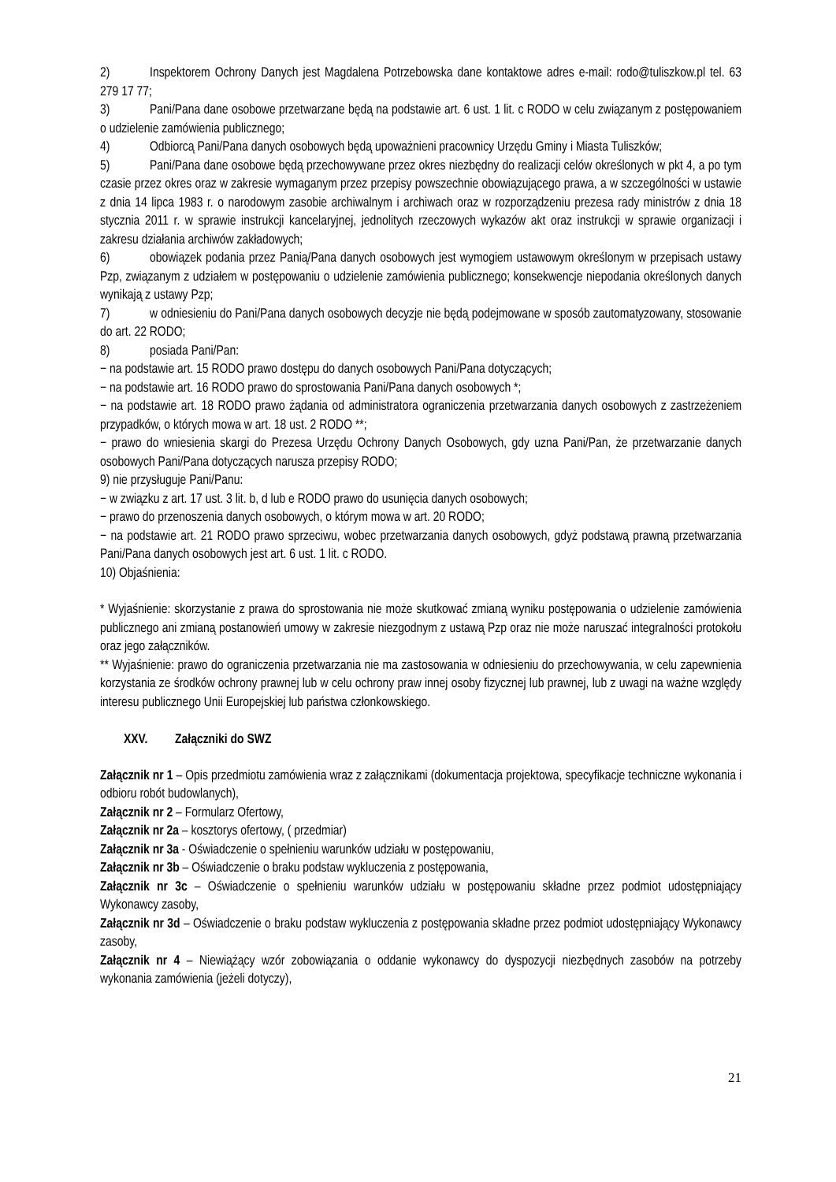2) Inspektorem Ochrony Danych jest Magdalena Potrzebowska dane kontaktowe adres e-mail: rodo@tuliszkow.pl tel. 63 279 17 77;
3) Pani/Pana dane osobowe przetwarzane będą na podstawie art. 6 ust. 1 lit. c RODO w celu związanym z postępowaniem o udzielenie zamówienia publicznego;
4) Odbiorcą Pani/Pana danych osobowych będą upoważnieni pracownicy Urzędu Gminy i Miasta Tuliszków;
5) Pani/Pana dane osobowe będą przechowywane przez okres niezbędny do realizacji celów określonych w pkt 4, a po tym czasie przez okres oraz w zakresie wymaganym przez przepisy powszechnie obowiązującego prawa, a w szczególności w ustawie z dnia 14 lipca 1983 r. o narodowym zasobie archiwalnym i archiwach oraz w rozporządzeniu prezesa rady ministrów z dnia 18 stycznia 2011 r. w sprawie instrukcji kancelaryjnej, jednolitych rzeczowych wykazów akt oraz instrukcji w sprawie organizacji i zakresu działania archiwów zakładowych;
6) obowiązek podania przez Panią/Pana danych osobowych jest wymogiem ustawowym określonym w przepisach ustawy Pzp, związanym z udziałem w postępowaniu o udzielenie zamówienia publicznego; konsekwencje niepodania określonych danych wynikają z ustawy Pzp;
7) w odniesieniu do Pani/Pana danych osobowych decyzje nie będą podejmowane w sposób zautomatyzowany, stosowanie do art. 22 RODO;
8) posiada Pani/Pan:
− na podstawie art. 15 RODO prawo dostępu do danych osobowych Pani/Pana dotyczących;
− na podstawie art. 16 RODO prawo do sprostowania Pani/Pana danych osobowych *;
− na podstawie art. 18 RODO prawo żądania od administratora ograniczenia przetwarzania danych osobowych z zastrzeżeniem przypadków, o których mowa w art. 18 ust. 2 RODO **;
− prawo do wniesienia skargi do Prezesa Urzędu Ochrony Danych Osobowych, gdy uzna Pani/Pan, że przetwarzanie danych osobowych Pani/Pana dotyczących narusza przepisy RODO;
9) nie przysługuje Pani/Panu:
− w związku z art. 17 ust. 3 lit. b, d lub e RODO prawo do usunięcia danych osobowych;
− prawo do przenoszenia danych osobowych, o którym mowa w art. 20 RODO;
− na podstawie art. 21 RODO prawo sprzeciwu, wobec przetwarzania danych osobowych, gdyż podstawą prawną przetwarzania Pani/Pana danych osobowych jest art. 6 ust. 1 lit. c RODO.
10) Objaśnienia:
* Wyjaśnienie: skorzystanie z prawa do sprostowania nie może skutkować zmianą wyniku postępowania o udzielenie zamówienia publicznego ani zmianą postanowień umowy w zakresie niezgodnym z ustawą Pzp oraz nie może naruszać integralności protokołu oraz jego załączników.
** Wyjaśnienie: prawo do ograniczenia przetwarzania nie ma zastosowania w odniesieniu do przechowywania, w celu zapewnienia korzystania ze środków ochrony prawnej lub w celu ochrony praw innej osoby fizycznej lub prawnej, lub z uwagi na ważne względy interesu publicznego Unii Europejskiej lub państwa członkowskiego.
XXV. Załączniki do SWZ
Załącznik nr 1 – Opis przedmiotu zamówienia wraz z załącznikami (dokumentacja projektowa, specyfikacje techniczne wykonania i odbioru robót budowlanych),
Załącznik nr 2 – Formularz Ofertowy,
Załącznik nr 2a – kosztorys ofertowy, ( przedmiar)
Załącznik nr 3a - Oświadczenie o spełnieniu warunków udziału w postępowaniu,
Załącznik nr 3b – Oświadczenie o braku podstaw wykluczenia z postępowania,
Załącznik nr 3c – Oświadczenie o spełnieniu warunków udziału w postępowaniu składne przez podmiot udostępniający Wykonawcy zasoby,
Załącznik nr 3d – Oświadczenie o braku podstaw wykluczenia z postępowania składne przez podmiot udostępniający Wykonawcy zasoby,
Załącznik nr 4 – Niewiążący wzór zobowiązania o oddanie wykonawcy do dyspozycji niezbędnych zasobów na potrzeby wykonania zamówienia (jeżeli dotyczy),
21